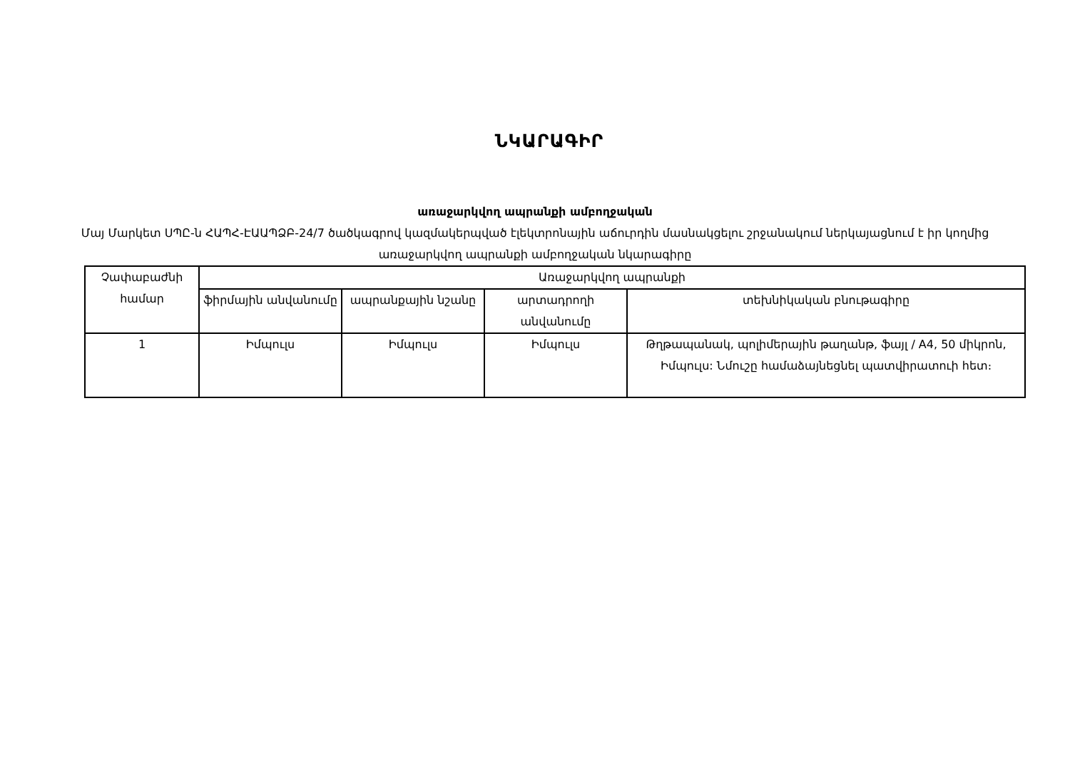ՆԿԱՐԱԳԻՐ
առաջարկվող ապրանքի ամբողջական
Մայ Մարկետ ՍՊԸ-ն ՀԱՊՀ-ԷԱԱՊՁԲ-24/7 ծածկագրով կազմակերպված էլեկտրոնային աճուրդին մասնակցելու շրջանակում ներկայացնում է իր կողմից առաջարկվող ապրանքի ամբողջական նկարագիրը
| Չափաբաժնի համար | Առաջարկվող ապրանքի | | | |
| --- | --- | --- | --- | --- |
| | ֆիրմային անվանումը | ապրանքային նշանը | արտադրողի անվանումը | տեխնիկական բնութագիրը |
| 1 | Իմպուլս | Իմպուլս | Իմպուլս | Թղթապանակ, պոլիմերային թաղանթ, ֆայլ / A4, 50 միկրոն, Իմպուլս: Նմուշը համաձայնեցնել պատվիրատուի հետ։ |